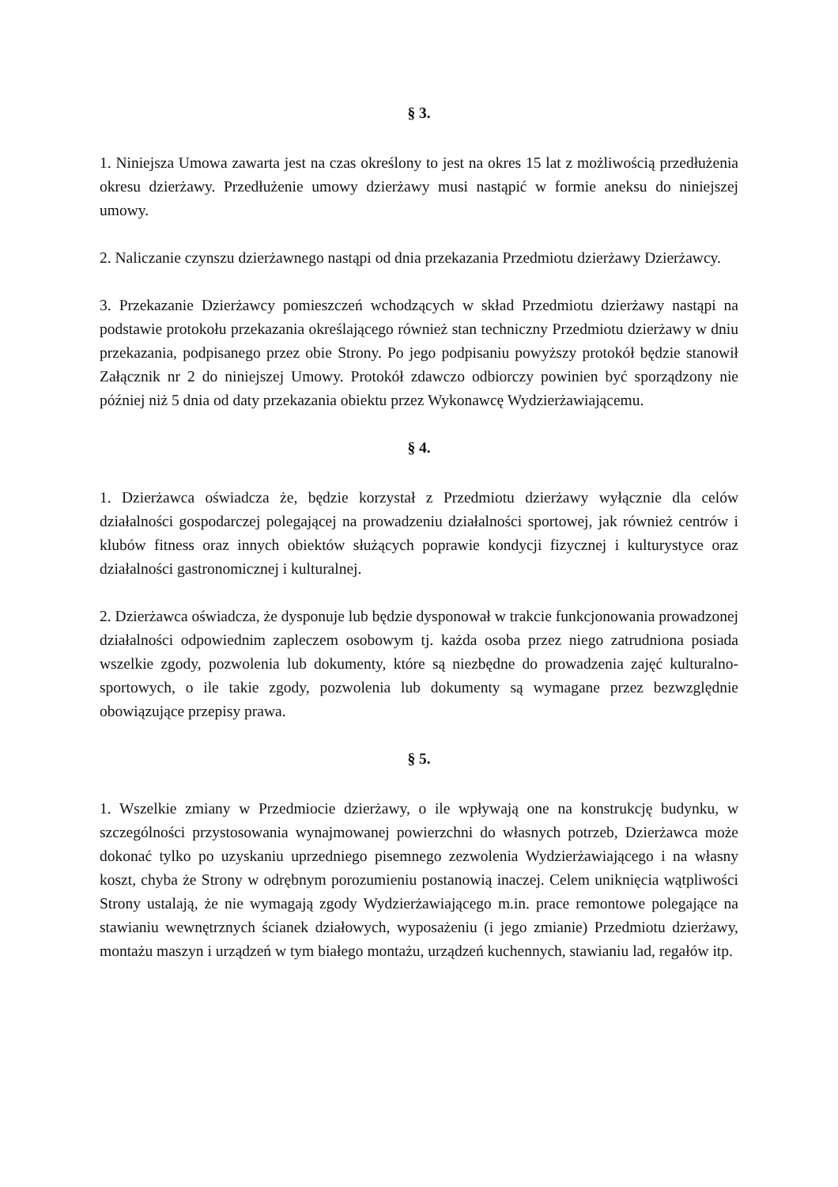§ 3.
1. Niniejsza Umowa zawarta jest na czas określony to jest na okres 15 lat z możliwością przedłużenia okresu dzierżawy. Przedłużenie umowy dzierżawy musi nastąpić w formie aneksu do niniejszej umowy.
2. Naliczanie czynszu dzierżawnego nastąpi od dnia przekazania Przedmiotu dzierżawy Dzierżawcy.
3. Przekazanie Dzierżawcy pomieszczeń wchodzących w skład Przedmiotu dzierżawy nastąpi na podstawie protokołu przekazania określającego również stan techniczny Przedmiotu dzierżawy w dniu przekazania, podpisanego przez obie Strony. Po jego podpisaniu powyższy protokół będzie stanowił Załącznik nr 2 do niniejszej Umowy. Protokół zdawczo odbiorczy powinien być sporządzony nie później niż 5 dnia od daty przekazania obiektu przez Wykonawcę Wydzierżawiającemu.
§ 4.
1. Dzierżawca oświadcza że, będzie korzystał z Przedmiotu dzierżawy wyłącznie dla celów działalności gospodarczej polegającej na prowadzeniu działalności sportowej, jak również centrów i klubów fitness oraz innych obiektów służących poprawie kondycji fizycznej i kulturystyce oraz działalności gastronomicznej i kulturalnej.
2. Dzierżawca oświadcza, że dysponuje lub będzie dysponował w trakcie funkcjonowania prowadzonej działalności odpowiednim zapleczem osobowym tj. każda osoba przez niego zatrudniona posiada wszelkie zgody, pozwolenia lub dokumenty, które są niezbędne do prowadzenia zajęć kulturalno-sportowych, o ile takie zgody, pozwolenia lub dokumenty są wymagane przez bezwzględnie obowiązujące przepisy prawa.
§ 5.
1. Wszelkie zmiany w Przedmiocie dzierżawy, o ile wpływają one na konstrukcję budynku, w szczególności przystosowania wynajmowanej powierzchni do własnych potrzeb, Dzierżawca może dokonać tylko po uzyskaniu uprzedniego pisemnego zezwolenia Wydzierżawiającego i na własny koszt, chyba że Strony w odrębnym porozumieniu postanowią inaczej. Celem uniknięcia wątpliwości Strony ustalają, że nie wymagają zgody Wydzierżawiającego m.in. prace remontowe polegające na stawianiu wewnętrznych ścianek działowych, wyposażeniu (i jego zmianie) Przedmiotu dzierżawy, montażu maszyn i urządzeń w tym białego montażu, urządzeń kuchennych, stawianiu lad, regałów itp.